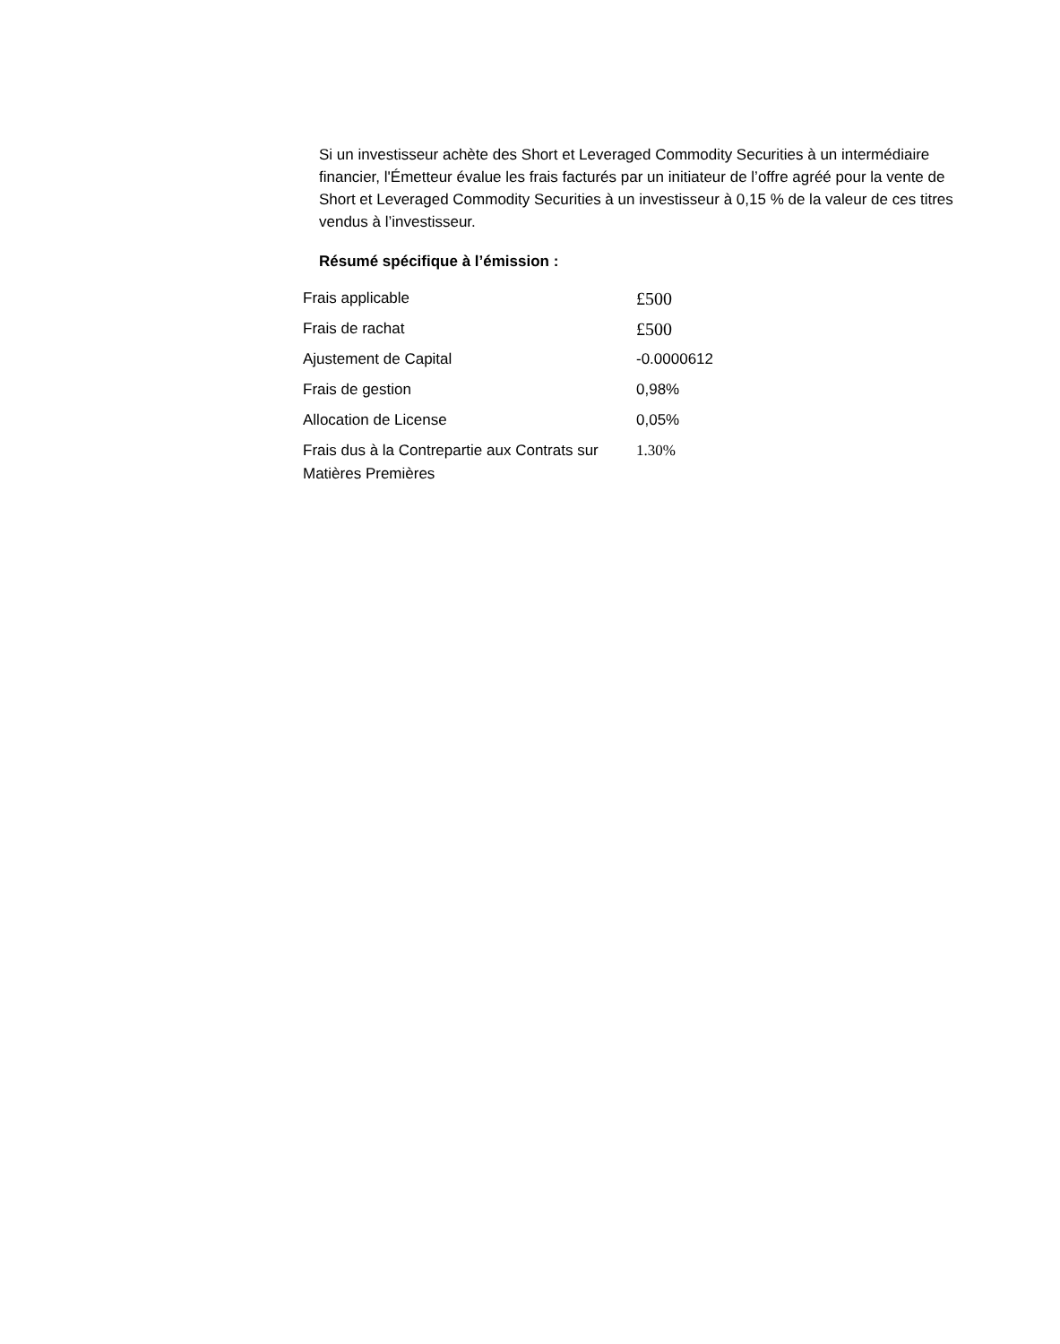Si un investisseur achète des Short et Leveraged Commodity Securities à un intermédiaire financier, l'Émetteur évalue les frais facturés par un initiateur de l’offre agréé pour la vente de Short et Leveraged Commodity Securities à un investisseur à 0,15 % de la valeur de ces titres vendus à l’investisseur.
Résumé spécifique à l’émission :
| Frais applicable | £500 |
| Frais de rachat | £500 |
| Ajustement de Capital | -0.0000612 |
| Frais de gestion | 0,98% |
| Allocation de License | 0,05% |
| Frais dus à la Contrepartie aux Contrats sur Matières Premières | 1.30% |